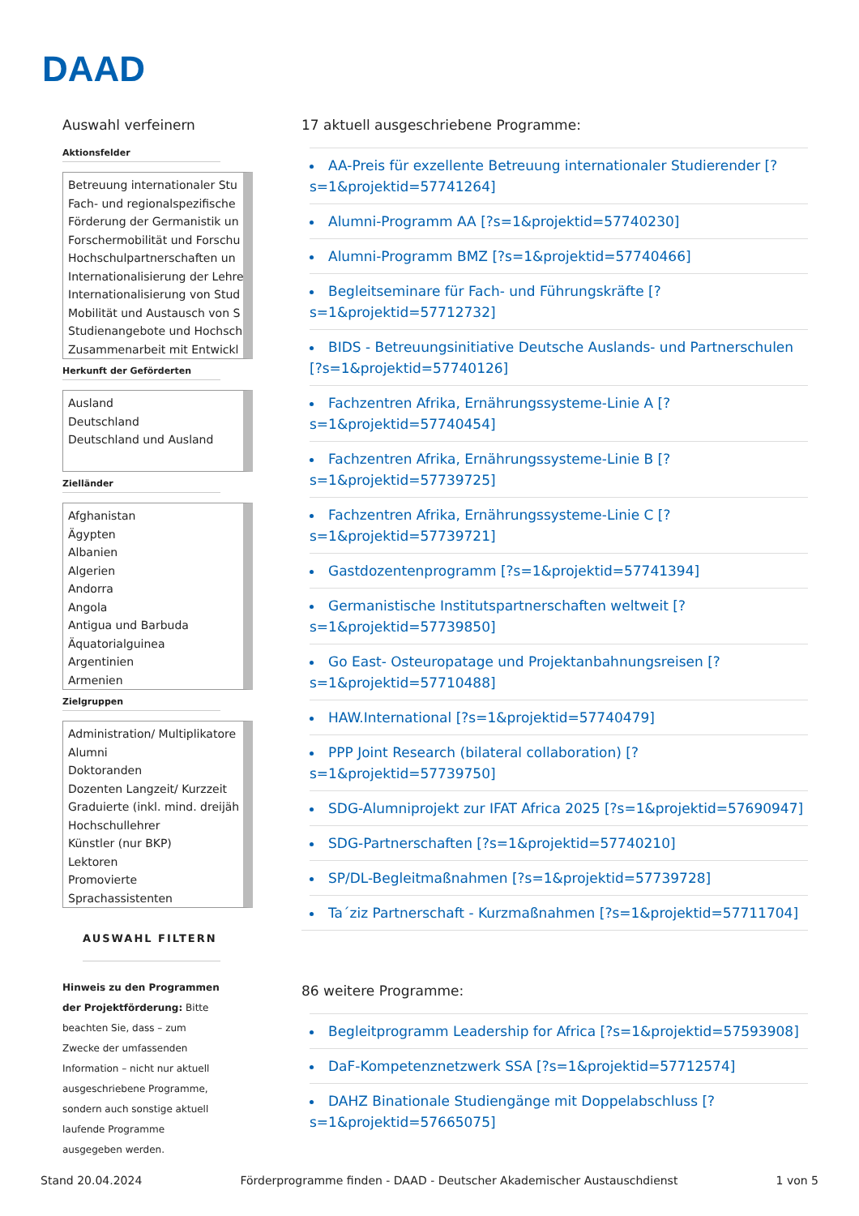DAAD
Auswahl verfeinern
Aktionsfelder
Betreuung internationaler Stu
Fach- und regionalspezifische
Förderung der Germanistik un
Forschermobilität und Forschu
Hochschulpartnerschaften un
Internationalisierung der Lehre
Internationalisierung von Stud
Mobilität und Austausch von S
Studienangebote und Hochsch
Zusammenarbeit mit Entwickl
Herkunft der Geförderten
Ausland
Deutschland
Deutschland und Ausland
Zielländer
Afghanistan
Ägypten
Albanien
Algerien
Andorra
Angola
Antigua und Barbuda
Äquatorialguinea
Argentinien
Armenien
Zielgruppen
Administration/ Multiplikatore
Alumni
Doktoranden
Dozenten Langzeit/ Kurzzeit
Graduierte (inkl. mind. dreijäh
Hochschullehrer
Künstler (nur BKP)
Lektoren
Promovierte
Sprachassistenten
AUSWAHL FILTERN
Hinweis zu den Programmen der Projektförderung: Bitte beachten Sie, dass – zum Zwecke der umfassenden Information – nicht nur aktuell ausgeschriebene Programme, sondern auch sonstige aktuell laufende Programme ausgegeben werden.
17 aktuell ausgeschriebene Programme:
AA-Preis für exzellente Betreuung internationaler Studierender [?s=1&projektid=57741264]
Alumni-Programm AA [?s=1&projektid=57740230]
Alumni-Programm BMZ [?s=1&projektid=57740466]
Begleitseminare für Fach- und Führungskräfte [?s=1&projektid=57712732]
BIDS - Betreuungsinitiative Deutsche Auslands- und Partnerschulen [?s=1&projektid=57740126]
Fachzentren Afrika, Ernährungssysteme-Linie A [?s=1&projektid=57740454]
Fachzentren Afrika, Ernährungssysteme-Linie B [?s=1&projektid=57739725]
Fachzentren Afrika, Ernährungssysteme-Linie C [?s=1&projektid=57739721]
Gastdozentenprogramm [?s=1&projektid=57741394]
Germanistische Institutspartnerschaften weltweit [?s=1&projektid=57739850]
Go East- Osteuropatage und Projektanbahnungsreisen [?s=1&projektid=57710488]
HAW.International [?s=1&projektid=57740479]
PPP Joint Research (bilateral collaboration) [?s=1&projektid=57739750]
SDG-Alumniprojekt zur IFAT Africa 2025 [?s=1&projektid=57690947]
SDG-Partnerschaften [?s=1&projektid=57740210]
SP/DL-Begleitmaßnahmen [?s=1&projektid=57739728]
Ta´ziz Partnerschaft - Kurzmaßnahmen [?s=1&projektid=57711704]
86 weitere Programme:
Begleitprogramm Leadership for Africa [?s=1&projektid=57593908]
DaF-Kompetenznetzwerk SSA [?s=1&projektid=57712574]
DAHZ Binationale Studiengänge mit Doppelabschluss [?s=1&projektid=57665075]
Stand 20.04.2024 Förderprogramme finden - DAAD - Deutscher Akademischer Austauschdienst 1 von 5